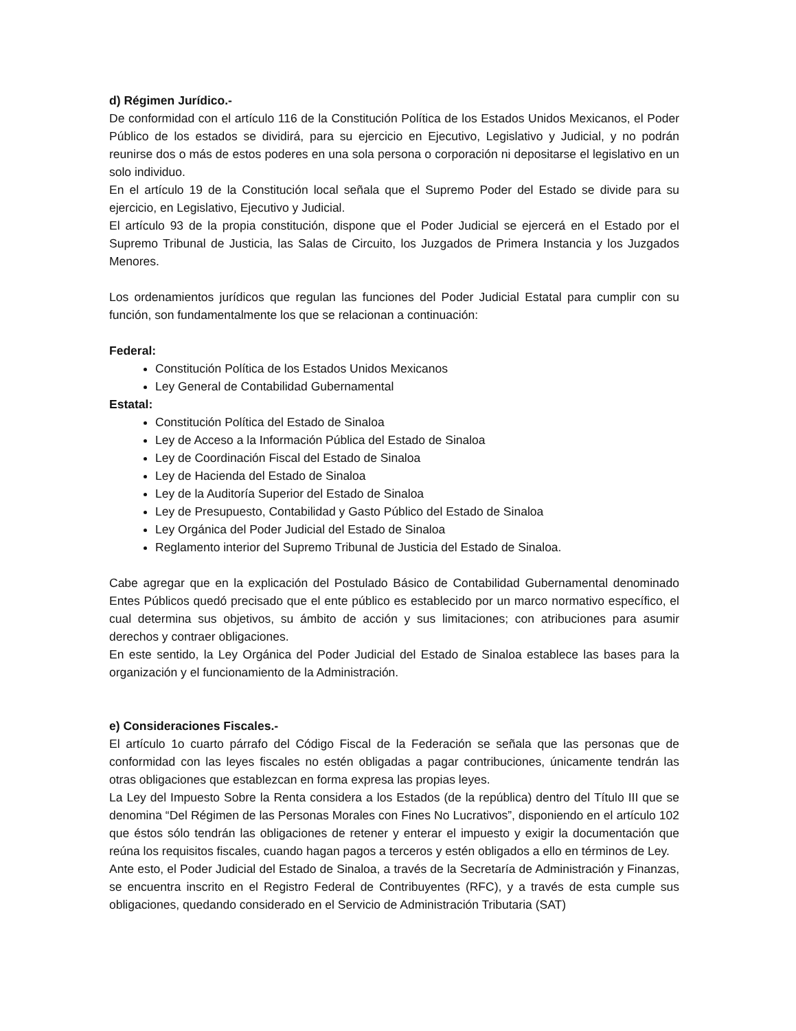d) Régimen Jurídico.-
De conformidad con el artículo 116 de la Constitución Política de los Estados Unidos Mexicanos, el Poder Público de los estados se dividirá, para su ejercicio en Ejecutivo, Legislativo y Judicial, y no podrán reunirse dos o más de estos poderes en una sola persona o corporación ni depositarse el legislativo en un solo individuo.
En el artículo 19 de la Constitución local señala que el Supremo Poder del Estado se divide para su ejercicio, en Legislativo, Ejecutivo y Judicial.
El artículo 93 de la propia constitución, dispone que el Poder Judicial se ejercerá en el Estado por el Supremo Tribunal de Justicia, las Salas de Circuito, los Juzgados de Primera Instancia y los Juzgados Menores.
Los ordenamientos jurídicos que regulan las funciones del Poder Judicial Estatal para cumplir con su función, son fundamentalmente los que se relacionan a continuación:
Federal:
Constitución Política de los Estados Unidos Mexicanos
Ley General de Contabilidad Gubernamental
Estatal:
Constitución Política del Estado de Sinaloa
Ley de Acceso a la Información Pública del Estado de Sinaloa
Ley de Coordinación Fiscal del Estado de Sinaloa
Ley de Hacienda del Estado de Sinaloa
Ley de la Auditoría Superior del Estado de Sinaloa
Ley de Presupuesto, Contabilidad y Gasto Público del Estado de Sinaloa
Ley Orgánica del Poder Judicial del Estado de Sinaloa
Reglamento interior del Supremo Tribunal de Justicia del Estado de Sinaloa.
Cabe agregar que en la explicación del Postulado Básico de Contabilidad Gubernamental denominado Entes Públicos quedó precisado que el ente público es establecido por un marco normativo específico, el cual determina sus objetivos, su ámbito de acción y sus limitaciones; con atribuciones para asumir derechos y contraer obligaciones.
En este sentido, la Ley Orgánica del Poder Judicial del Estado de Sinaloa establece las bases para la organización y el funcionamiento de la Administración.
e) Consideraciones Fiscales.-
El artículo 1o cuarto párrafo del Código Fiscal de la Federación se señala que las personas que de conformidad con las leyes fiscales no estén obligadas a pagar contribuciones, únicamente tendrán las otras obligaciones que establezcan en forma expresa las propias leyes.
La Ley del Impuesto Sobre la Renta considera a los Estados (de la república) dentro del Título III que se denomina “Del Régimen de las Personas Morales con Fines No Lucrativos”, disponiendo en el artículo 102 que éstos sólo tendrán las obligaciones de retener y enterar el impuesto y exigir la documentación que reúna los requisitos fiscales, cuando hagan pagos a terceros y estén obligados a ello en términos de Ley.
Ante esto, el Poder Judicial del Estado de Sinaloa, a través de la Secretaría de Administración y Finanzas, se encuentra inscrito en el Registro Federal de Contribuyentes (RFC), y a través de esta cumple sus obligaciones, quedando considerado en el Servicio de Administración Tributaria (SAT)